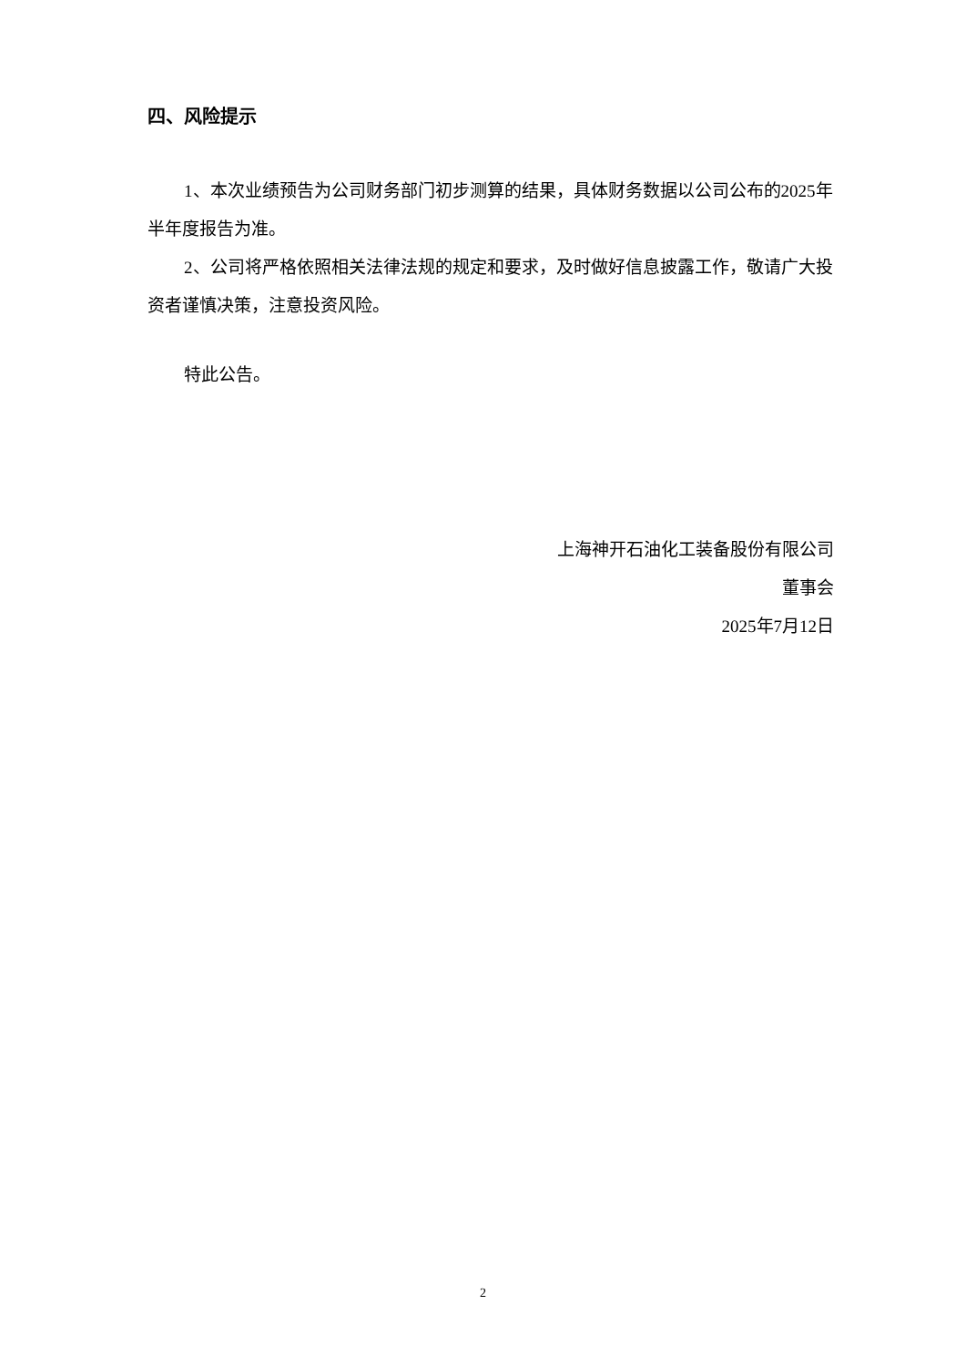四、风险提示
1、本次业绩预告为公司财务部门初步测算的结果，具体财务数据以公司公布的2025年半年度报告为准。
2、公司将严格依照相关法律法规的规定和要求，及时做好信息披露工作，敬请广大投资者谨慎决策，注意投资风险。
特此公告。
上海神开石油化工装备股份有限公司
董事会
2025年7月12日
2